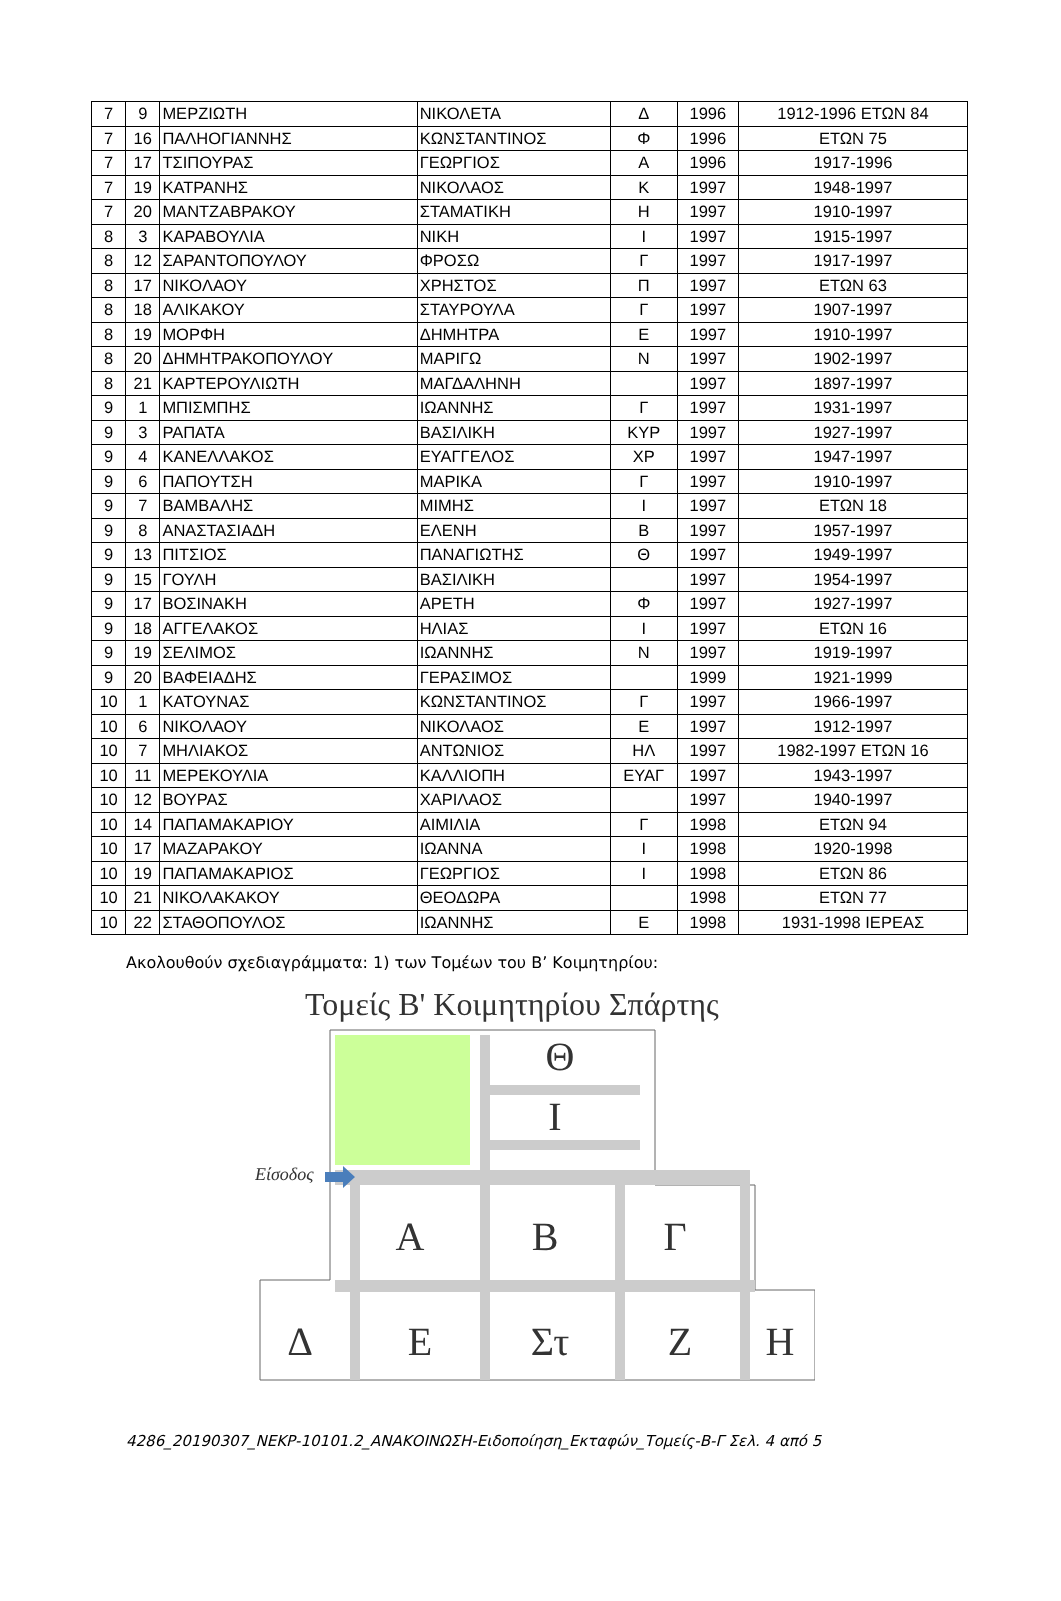| 7 | 9 | ΜΕΡΖΙΩΤΗ | ΝΙΚΟΛΕΤΑ | Δ | 1996 | 1912-1996 ΕΤΩΝ 84 |
| 7 | 16 | ΠΑΛΗΟΓΙΑΝΝΗΣ | ΚΩΝΣΤΑΝΤΙΝΟΣ | Φ | 1996 | ΕΤΩΝ 75 |
| 7 | 17 | ΤΣΙΠΟΥΡΑΣ | ΓΕΩΡΓΙΟΣ | Α | 1996 | 1917-1996 |
| 7 | 19 | ΚΑΤΡΑΝΗΣ | ΝΙΚΟΛΑΟΣ | Κ | 1997 | 1948-1997 |
| 7 | 20 | ΜΑΝΤΖΑΒΡΑΚΟΥ | ΣΤΑΜΑΤΙΚΗ | Η | 1997 | 1910-1997 |
| 8 | 3 | ΚΑΡΑΒΟΥΛΙΑ | ΝΙΚΗ | Ι | 1997 | 1915-1997 |
| 8 | 12 | ΣΑΡΑΝΤΟΠΟΥΛΟΥ | ΦΡΟΣΩ | Γ | 1997 | 1917-1997 |
| 8 | 17 | ΝΙΚΟΛΑΟΥ | ΧΡΗΣΤΟΣ | Π | 1997 | ΕΤΩΝ 63 |
| 8 | 18 | ΑΛΙΚΑΚΟΥ | ΣΤΑΥΡΟΥΛΑ | Γ | 1997 | 1907-1997 |
| 8 | 19 | ΜΟΡΦΗ | ΔΗΜΗΤΡΑ | Ε | 1997 | 1910-1997 |
| 8 | 20 | ΔΗΜΗΤΡΑΚΟΠΟΥΛΟΥ | ΜΑΡΙΓΩ | Ν | 1997 | 1902-1997 |
| 8 | 21 | ΚΑΡΤΕΡΟΥΛΙΩΤΗ | ΜΑΓΔΑΛΗΝΗ | | 1997 | 1897-1997 |
| 9 | 1 | ΜΠΙΣΜΠΗΣ | ΙΩΑΝΝΗΣ | Γ | 1997 | 1931-1997 |
| 9 | 3 | ΡΑΠΑΤΑ | ΒΑΣΙΛΙΚΗ | ΚΥΡ | 1997 | 1927-1997 |
| 9 | 4 | ΚΑΝΕΛΛΑΚΟΣ | ΕΥΑΓΓΕΛΟΣ | ΧΡ | 1997 | 1947-1997 |
| 9 | 6 | ΠΑΠΟΥΤΣΗ | ΜΑΡΙΚΑ | Γ | 1997 | 1910-1997 |
| 9 | 7 | ΒΑΜΒΑΛΗΣ | ΜΙΜΗΣ | Ι | 1997 | ΕΤΩΝ 18 |
| 9 | 8 | ΑΝΑΣΤΑΣΙΑΔΗ | ΕΛΕΝΗ | Β | 1997 | 1957-1997 |
| 9 | 13 | ΠΙΤΣΙΟΣ | ΠΑΝΑΓΙΩΤΗΣ | Θ | 1997 | 1949-1997 |
| 9 | 15 | ΓΟΥΛΗ | ΒΑΣΙΛΙΚΗ | | 1997 | 1954-1997 |
| 9 | 17 | ΒΟΣΙΝΑΚΗ | ΑΡΕΤΗ | Φ | 1997 | 1927-1997 |
| 9 | 18 | ΑΓΓΕΛΑΚΟΣ | ΗΛΙΑΣ | Ι | 1997 | ΕΤΩΝ 16 |
| 9 | 19 | ΣΕΛΙΜΟΣ | ΙΩΑΝΝΗΣ | Ν | 1997 | 1919-1997 |
| 9 | 20 | ΒΑΦΕΙΑΔΗΣ | ΓΕΡΑΣΙΜΟΣ | | 1999 | 1921-1999 |
| 10 | 1 | ΚΑΤΟΥΝΑΣ | ΚΩΝΣΤΑΝΤΙΝΟΣ | Γ | 1997 | 1966-1997 |
| 10 | 6 | ΝΙΚΟΛΑΟΥ | ΝΙΚΟΛΑΟΣ | Ε | 1997 | 1912-1997 |
| 10 | 7 | ΜΗΛΙΑΚΟΣ | ΑΝΤΩΝΙΟΣ | ΗΛ | 1997 | 1982-1997 ΕΤΩΝ 16 |
| 10 | 11 | ΜΕΡΕΚΟΥΛΙΑ | ΚΑΛΛΙΟΠΗ | ΕΥΑΓ | 1997 | 1943-1997 |
| 10 | 12 | ΒΟΥΡΑΣ | ΧΑΡΙΛΑΟΣ | | 1997 | 1940-1997 |
| 10 | 14 | ΠΑΠΑΜΑΚΑΡΙΟΥ | ΑΙΜΙΛΙΑ | Γ | 1998 | ΕΤΩΝ 94 |
| 10 | 17 | ΜΑΖΑΡΑΚΟΥ | ΙΩΑΝΝΑ | Ι | 1998 | 1920-1998 |
| 10 | 19 | ΠΑΠΑΜΑΚΑΡΙΟΣ | ΓΕΩΡΓΙΟΣ | Ι | 1998 | ΕΤΩΝ 86 |
| 10 | 21 | ΝΙΚΟΛΑΚΑΚΟΥ | ΘΕΟΔΩΡΑ | | 1998 | ΕΤΩΝ 77 |
| 10 | 22 | ΣΤΑΘΟΠΟΥΛΟΣ | ΙΩΑΝΝΗΣ | Ε | 1998 | 1931-1998 ΙΕΡΕΑΣ |
Ακολουθούν σχεδιαγράμματα: 1) των Τομέων του Β’ Κοιμητηρίου:
Τομείς Β' Κοιμητηρίου Σπάρτης
Είσοδος
Θ
Ι
Α
Β
Γ
Δ
Ε
Στ
Ζ
Η
4286_20190307_ΝΕΚΡ-10101.2_ΑΝΑΚΟΙΝΩΣΗ-Ειδοποίηση_Εκταφών_Τομείς-Β-Γ Σελ. 4 από 5